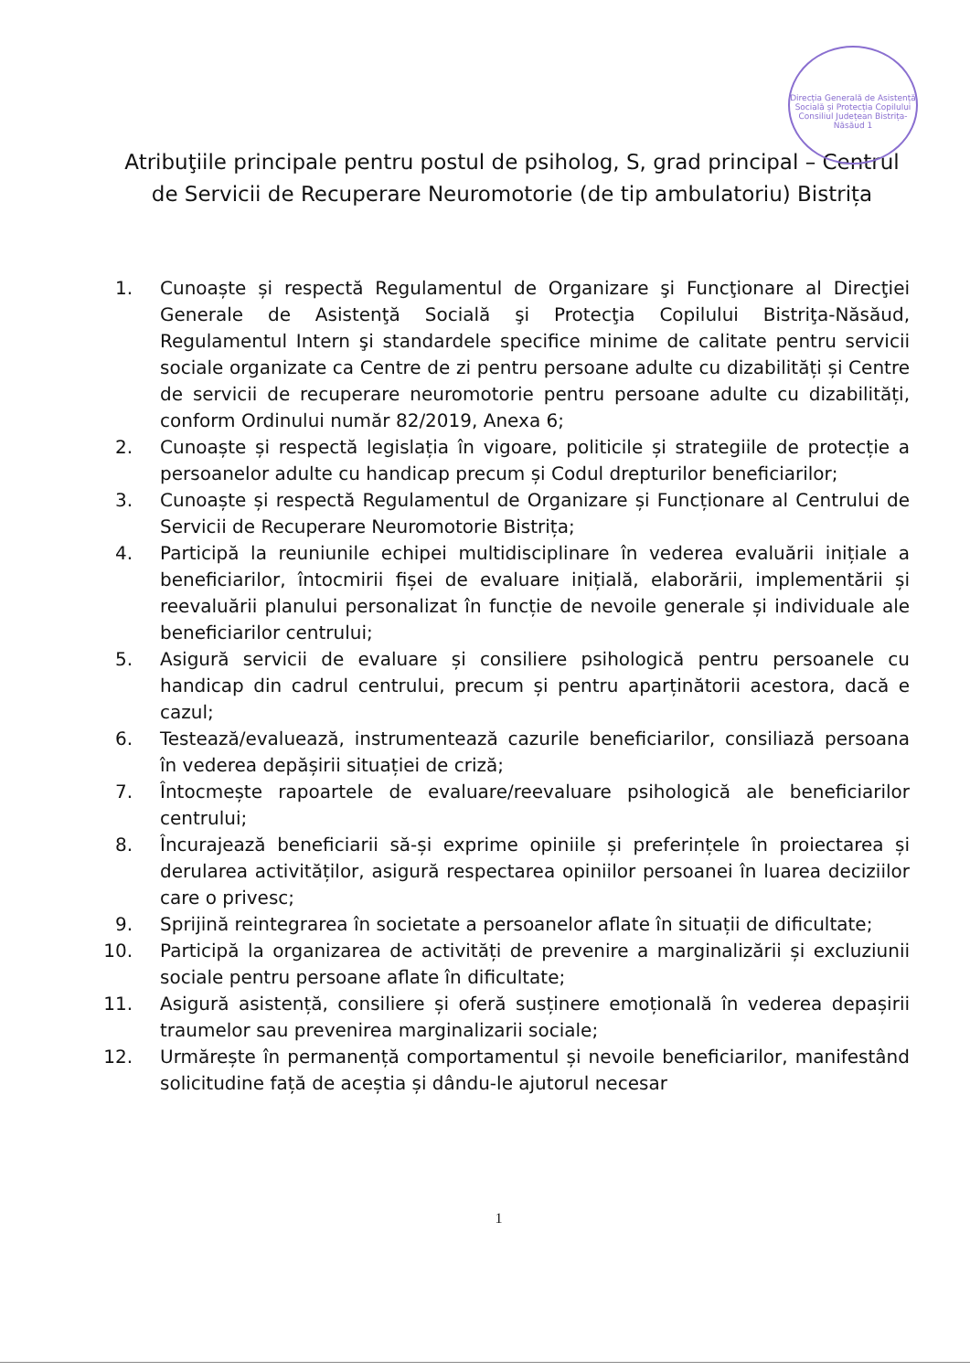Direcția Generală de Asistență Socială și Protecția Copilului Consiliul Județean Bistrița-Năsăud 1
Atribuţiile principale pentru postul de psiholog, S, grad principal – Centrul de Servicii de Recuperare Neuromotorie (de tip ambulatoriu) Bistrița
1. Cunoaște și respectă Regulamentul de Organizare şi Funcţionare al Direcţiei Generale de Asistenţă Socială şi Protecţia Copilului Bistriţa-Năsăud, Regulamentul Intern şi standardele specifice minime de calitate pentru servicii sociale organizate ca Centre de zi pentru persoane adulte cu dizabilități și Centre de servicii de recuperare neuromotorie pentru persoane adulte cu dizabilități, conform Ordinului număr 82/2019, Anexa 6;
2. Cunoaște și respectă legislația în vigoare, politicile și strategiile de protecție a persoanelor adulte cu handicap precum și Codul drepturilor beneficiarilor;
3. Cunoaște și respectă Regulamentul de Organizare și Funcționare al Centrului de Servicii de Recuperare Neuromotorie Bistrița;
4. Participă la reuniunile echipei multidisciplinare în vederea evaluării inițiale a beneficiarilor, întocmirii fișei de evaluare inițială, elaborării, implementării și reevaluării planului personalizat în funcție de nevoile generale și individuale ale beneficiarilor centrului;
5. Asigură servicii de evaluare și consiliere psihologică pentru persoanele cu handicap din cadrul centrului, precum și pentru aparținătorii acestora, dacă e cazul;
6. Testează/evaluează, instrumentează cazurile beneficiarilor, consiliază persoana în vederea depășirii situației de criză;
7. Întocmește rapoartele de evaluare/reevaluare psihologică ale beneficiarilor centrului;
8. Încurajează beneficiarii să-și exprime opiniile și preferințele în proiectarea și derularea activităților, asigură respectarea opiniilor persoanei în luarea deciziilor care o privesc;
9. Sprijină reintegrarea în societate a persoanelor aflate în situații de dificultate;
10. Participă la organizarea de activități de prevenire a marginalizării și excluziunii sociale pentru persoane aflate în dificultate;
11. Asigură asistență, consiliere și oferă susținere emoțională în vederea depașirii traumelor sau prevenirea marginalizarii sociale;
12. Urmărește în permanență comportamentul și nevoile beneficiarilor, manifestând solicitudine față de aceștia și dându-le ajutorul necesar
1